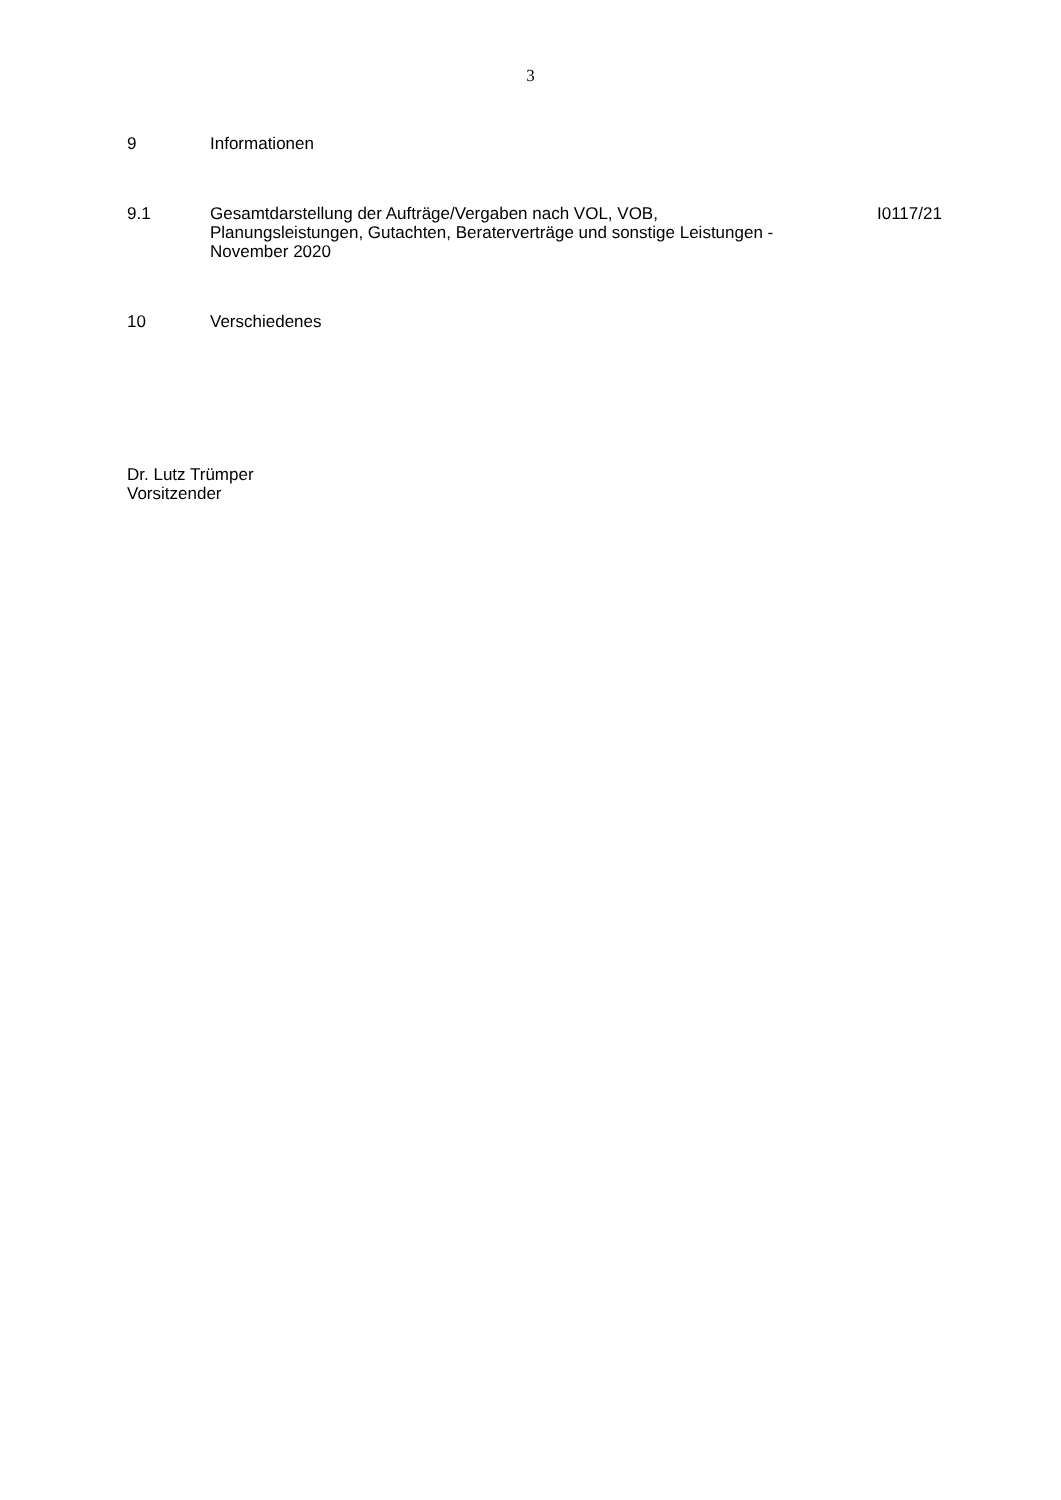3
9 Informationen
9.1 Gesamtdarstellung der Aufträge/Vergaben nach VOL, VOB, Planungsleistungen, Gutachten, Beraterverträge und sonstige Leistungen - November 2020
I0117/21
10 Verschiedenes
Dr. Lutz Trümper
Vorsitzender